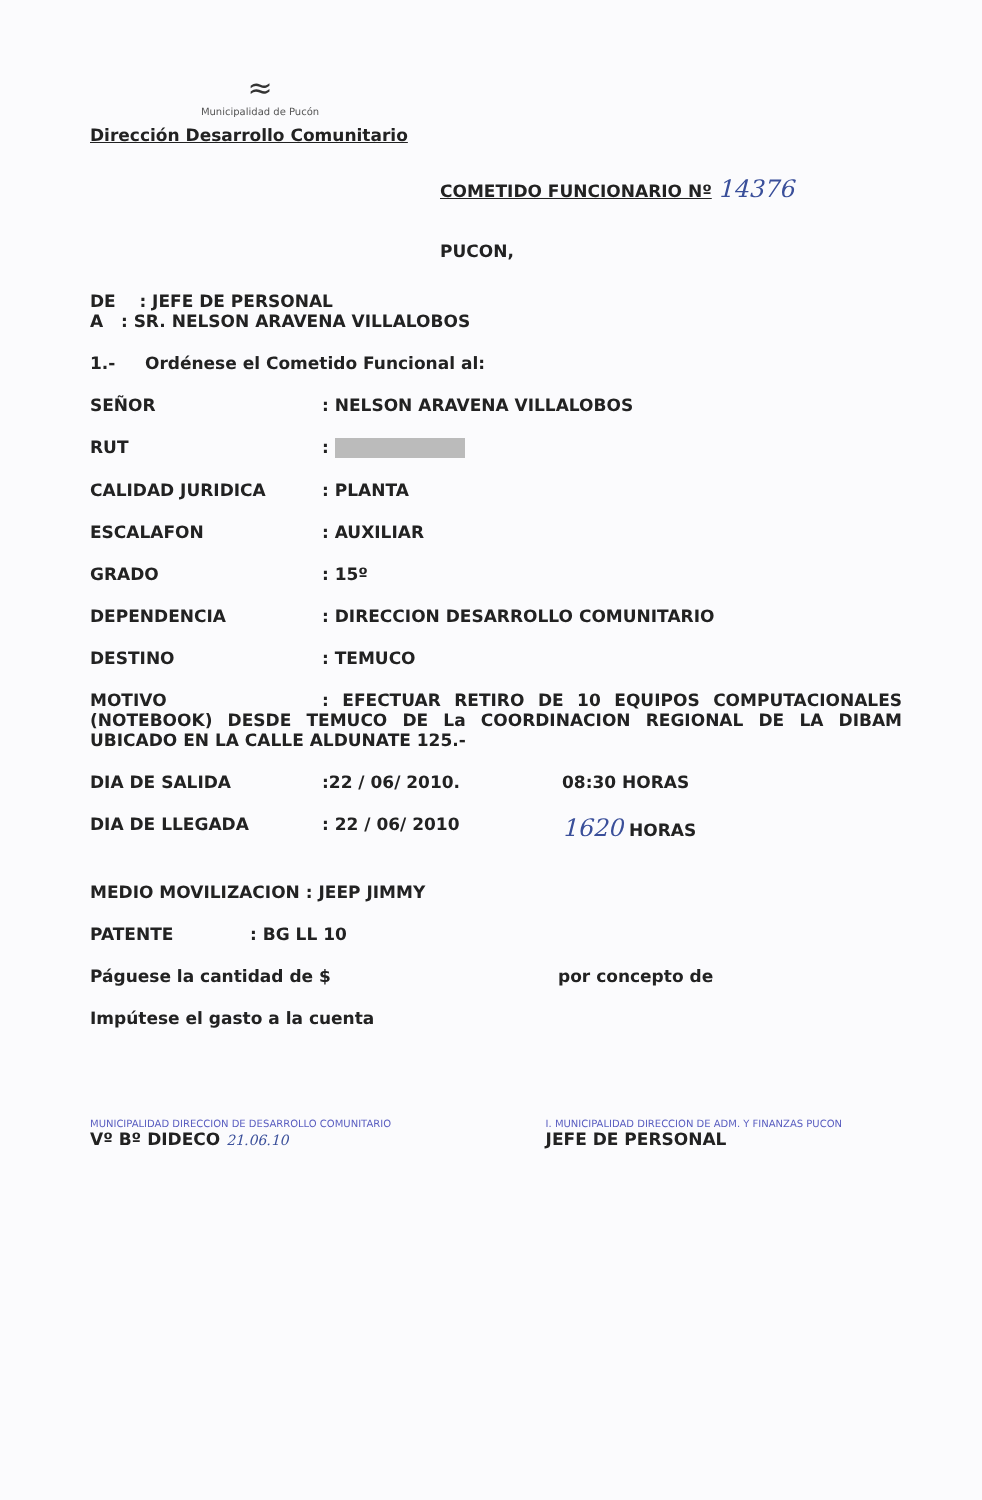≈
Municipalidad de Pucón
Dirección Desarrollo Comunitario
COMETIDO FUNCIONARIO Nº 14376
PUCON,
DE : JEFE DE PERSONAL
A : SR. NELSON ARAVENA VILLALOBOS
1.- Ordénese el Cometido Funcional al:
SEÑOR: NELSON ARAVENA VILLALOBOS
RUT:
CALIDAD JURIDICA: PLANTA
ESCALAFON: AUXILIAR
GRADO: 15º
DEPENDENCIA: DIRECCION DESARROLLO COMUNITARIO
DESTINO: TEMUCO
MOTIVO: EFECTUAR RETIRO DE 10 EQUIPOS COMPUTACIONALES (NOTEBOOK) DESDE TEMUCO DE La COORDINACION REGIONAL DE LA DIBAM UBICADO EN LA CALLE ALDUNATE 125.-
DIA DE SALIDA:22 / 06/ 2010. 08:30 HORAS
DIA DE LLEGADA: 22 / 06/ 2010 1620 HORAS
MEDIO MOVILIZACION : JEEP JIMMY
PATENTE: BG LL 10
Páguese la cantidad de $ por concepto de
Impútese el gasto a la cuenta
MUNICIPALIDAD DIRECCION DE DESARROLLO COMUNITARIO
Vº Bº DIDECO 21.06.10
I. MUNICIPALIDAD DIRECCION DE ADM. Y FINANZAS PUCON
JEFE DE PERSONAL